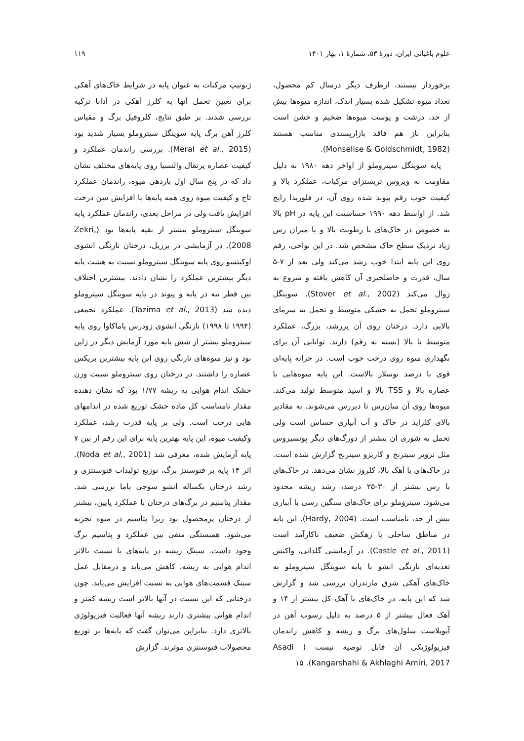علوم باغبانی ایران، دورهٔ ۵۳، شمارهٔ ۱، بهار ۱۴۰۱ ۱۱۹
برخوردار نیستند، ازطرف دیگر درسال کم محصول، تعداد میوه تشکیل شده بسیار اندک، اندازه میوه‌ها بیش از حد، درشت و پوست میوه‌ها ضخیم و خشن است بنابراین باز هم فاقد بازارپسندی مناسب هستند (Monselise & Goldschmidt, 1982).
پایه سوینگل سیتروملو از اواخر دهه ۱۹۸۰ به دلیل مقاومت به ویروس تریستزای مرکبات، عملکرد بالا و کیفیت خوب رقم پیوند شده روی آن، در فلوریدا رایج شد. از اواسط دهه ۱۹۹۰ حساسیت این پایه در pH بالا به خصوص در خاک‌های با رطوبت بالا و یا میزان رس زیاد نزدیک سطح خاک مشخص شد. در این نواحی، رقم روی این پایه ابتدا خوب رشد می‌کند ولی بعد از ۷-۵ سال، قدرت و حاصلخیزی آن کاهش یافته و شروع به زوال می‌کند (Stover et al., 2002). سوینگل سیتروملو تحمل به خشکی متوسط و تحمل به سرمای بالایی دارد. درختان روی آن پررشد، بزرگ، عملکرد متوسط تا بالا (بسته به رقم) دارند. توانایی آن برای نگهداری میوه روی درخت خوب است. در خزانه پایه‌ای قوی با درصد نوسلار بالاست. این پایه میوه‌هایی با عصاره بالا و TSS بالا و اسید متوسط تولید می‌کند. میوه‌ها روی آن میان‌رس تا دیررس می‌شوند. به مقادیر بالای کلراید در خاک و آب آبیاری حساس است ولی تحمل به شوری آن بیشتر از دورگ‌های دیگر پونسیروس مثل ترویر سیترنج و کاریزو سیترنج گزارش شده است. در خاک‌های با آهک بالا، کلروز نشان می‌دهد. در خاک‌های با رس بیشتر از ۳۰-۲۵ درصد، رشد ریشه محدود می‌شود. سیتروملو برای خاک‌های سنگین رسی با آبیاری بیش از حد، نامناسب است. (Hardy, 2004). این پایه در مناطق ساحلی با زهکش ضعیف ناکارآمد است (Castle et al., 2011). در آزمایشی گلدانی، واکنش تغذیه‌ای نارنگی انشو با پایه سوینگل سیتروملو به خاک‌های آهکی شرق مازندران بررسی شد و گزارش شد که این پایه، در خاک‌های با آهک کل بیشتر از ۱۴ و آهک فعال بیشتر از ۵ درصد به دلیل رسوب آهن در آپوپلاست سلول‌های برگ و ریشه و کاهش راندمان فیزیولوژیکی آن قابل توصیه نیست ( Asadi Kangarshahi & Akhlaghi Amiri, 2017). ۱۵
ژنوتیپ مرکبات به عنوان پایه در شرایط خاک‌های آهکی برای تعیین تحمل آنها به کلرز آهکی در آدانا ترکیه بررسی شدند. بر طبق نتایج، کلروفیل برگ و مقیاس کلرز آهن برگ پایه سوینگل سیتروملو بسیار شدید بود (Meral et al., 2015). بررسی راندمان عملکرد و کیفیت عصاره پرتقال والنسیا روی پایه‌های مختلف نشان داد که در پنج سال اول باردهی میوه، راندمان عملکرد تاج و کیفیت میوه روی همه پایه‌ها با افزایش سن درخت افزایش یافت ولی در مراحل بعدی، راندمان عملکرد پایه سوینگل سیتروملو بیشتر از بقیه پایه‌ها بود (Zekri, 2008). در آزمایشی در برزیل، درختان نارنگی انشوی اوکیتسو روی پایه سوینگل سیتروملو نسبت به هشت پایه دیگر بیشترین عملکرد را نشان دادند. بیشترین اختلاف بین قطر تنه در پایه و پیوند در پایه سوینگل سیتروملو دیده شد (Tazima et al., 2013). عملکرد تجمعی (۱۹۹۴ تا ۱۹۹۸) نارنگی انشوی زودرس یاماکاوا روی پایه سیتروملو بیشتر از شش پایه مورد آزمایش دیگر در ژاپن بود و نیز میوه‌های نارنگی روی این پایه بیشترین بریکس عصاره را داشتند. در درختان روی سیتروملو نسبت وزن خشک اندام هوایی به ریشه ۱/۷۷ بود که نشان دهنده مقدار نامتناسب کل ماده خشک توزیع شده در اندامهای هایی درخت است. ولی بر پایه قدرت رشد، عملکرد وکیفیت میوه، این پایه بهترین پایه برای این رقم از بین ۷ پایه آزمایش شده، معرفی شد (Noda et al., 2001). اثر ۱۴ پایه بر فتوسنتز برگ، توزیع تولیدات فتوسنتزی و رشد درختان یکساله انشو سوجی یاما بررسی شد. مقدار پتاسیم در برگ‌های درختان با عملکرد پایین، بیشتر از درختان پرمحصول بود زیرا پتاسیم در میوه تجزیه می‌شود. همبستگی منفی بین عملکرد و پتاسیم برگ وجود داشت. سینک ریشه در پایه‌های با نسبت بالاتر اندام هوایی به ریشه، کاهش می‌یابد و درمقابل عمل سینک قسمت‌های هوایی به نسبت افزایش می‌یابد. چون درختانی که این نسبت در آنها بالاتر است ریشه کمتر و اندام هوایی بیشتری دارند ریشه آنها فعالیت فیزیولوژی بالاتری دارد. بنابراین می‌توان گفت که پایه‌ها بر توزیع محصولات فتوسنتزی موثرند. گزارش